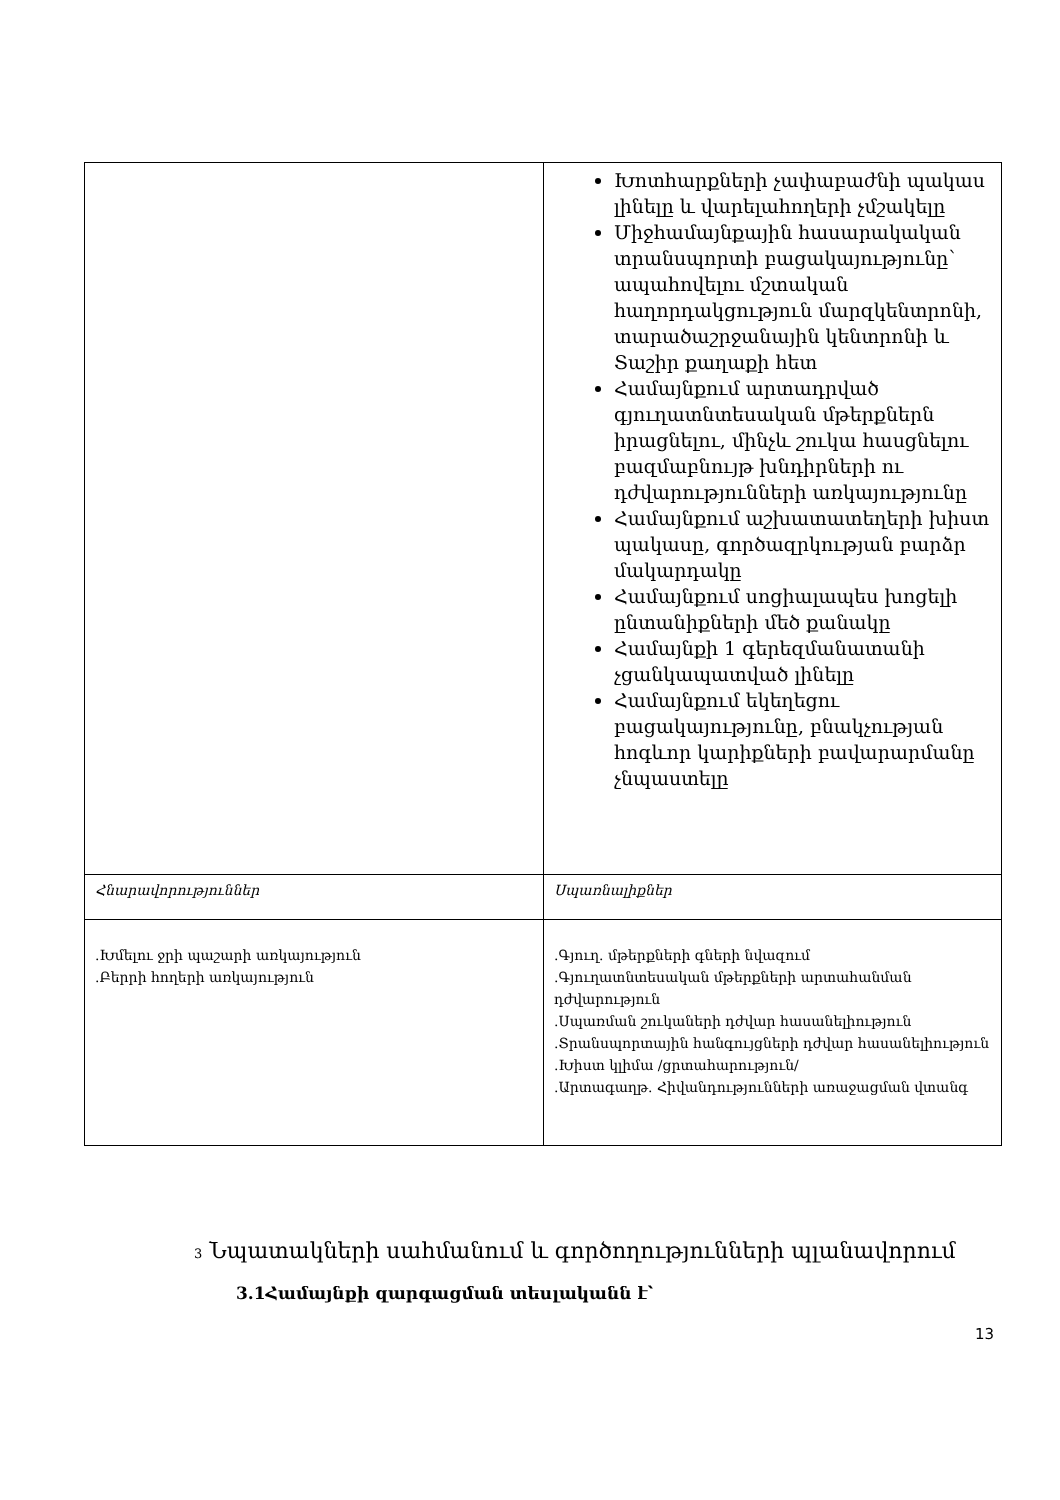| | Խոտհարքների չափաբաժնի պակաս լինելը և վարելահողերի չմշակելը Միջհամայնքային հասարակական տրանսպորտի բացակայությունը՝ ապահովելու մշտական հաղորդակցություն մարզկենտրոնի, տարածաշրջանային կենտրոնի և Տաշիր քաղաքի հետ Համայնքում արտադրված գյուղատնտեսական մթերքներն իրացնելու, մինչև շուկա հասցնելու բազմաբնույթ խնդիրների ու դժվարությունների առկայությունը Համայնքում աշխատատեղերի խիստ պակասը, գործազրկության բարձր մակարդակը Համայնքում սոցիալապես խոցելի ընտանիքների մեծ քանակը Համայնքի 1 գերեզմանատանի չցանկապատված լինելը Համայնքում եկեղեցու բացակայությունը, բնակչության հոգևոր կարիքների բավարարմանը չնպաստելը |
| Հնարավորություններ | Սպառնալիքներ |
| .Խմելու ջրի պաշարի առկայություն .Բերրի հողերի առկայություն | .Գյուղ. մթերքների գների նվազում .Գյուղատնտեսական մթերքների արտահանման դժվարություն .Սպառման շուկաների դժվար հասանելիություն .Տրանսպորտային հանգույցների դժվար հասանելիություն .Խիստ կլիմա /ցրտահարություն/ .Արտագաղթ. Հիվանդությունների առաջացման վտանգ |
3 Նպատակների սահմանում և գործողությունների պլանավորում
3.1Համայնքի զարգացման տեսլականն է՝
13